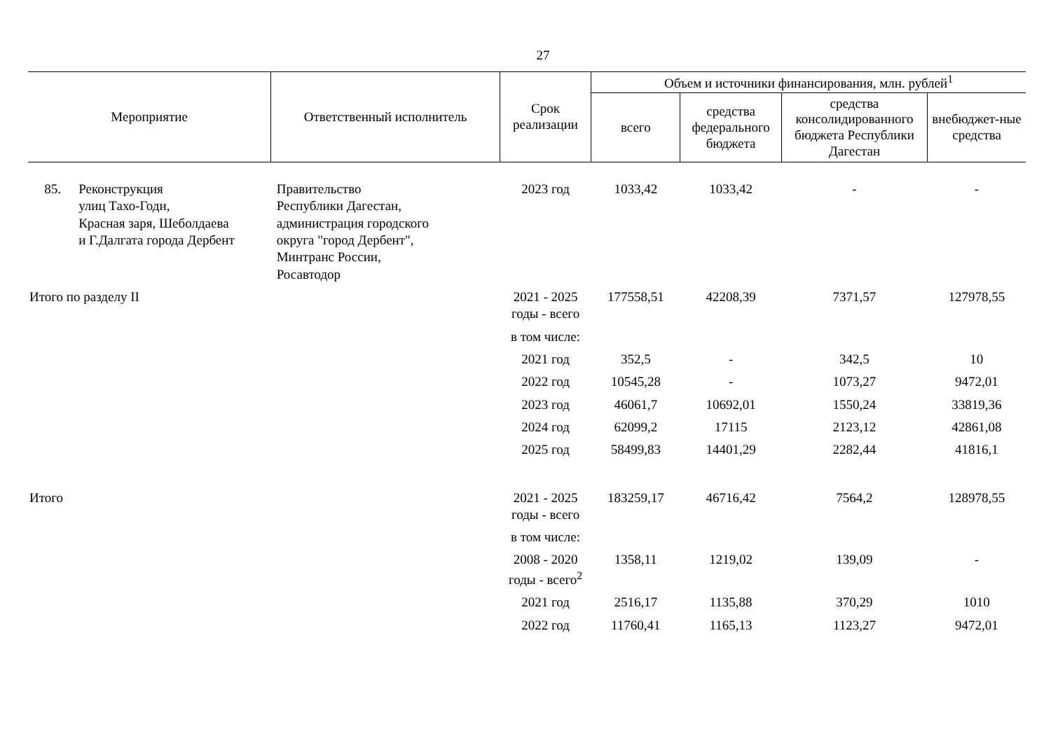27
| Мероприятие | | Ответственный исполнитель | Срок реализации | Объем и источники финансирования, млн. рублей<sup>1</sup> | | | |
| --- | --- | --- | --- | --- | --- | --- | --- |
| | | | | всего | средства федерального бюджета | средства консолидированного бюджета Республики Дагестан | внебюджет-ные средства |
| 85. | Реконструкция улиц Тахо-Годи, Красная заря, Шеболдаева и Г.Далгата города Дербент | Правительство Республики Дагестан, администрация городского округа "город Дербент", Минтранс России, Росавтодор | 2023 год | 1033,42 | 1033,42 | - | - |
| Итого по разделу II | | | 2021 - 2025 годы - всего | 177558,51 | 42208,39 | 7371,57 | 127978,55 |
| | | | в том числе: | | | | |
| | | | 2021 год | 352,5 | - | 342,5 | 10 |
| | | | 2022 год | 10545,28 | - | 1073,27 | 9472,01 |
| | | | 2023 год | 46061,7 | 10692,01 | 1550,24 | 33819,36 |
| | | | 2024 год | 62099,2 | 17115 | 2123,12 | 42861,08 |
| | | | 2025 год | 58499,83 | 14401,29 | 2282,44 | 41816,1 |
| Итого | | | 2021 - 2025 годы - всего | 183259,17 | 46716,42 | 7564,2 | 128978,55 |
| | | | в том числе: | | | | |
| | | | 2008 - 2020 годы - всего<sup>2</sup> | 1358,11 | 1219,02 | 139,09 | - |
| | | | 2021 год | 2516,17 | 1135,88 | 370,29 | 1010 |
| | | | 2022 год | 11760,41 | 1165,13 | 1123,27 | 9472,01 |